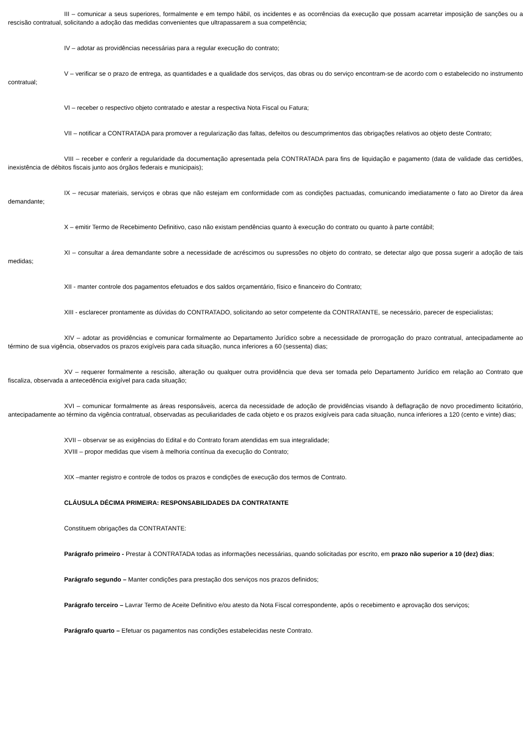III – comunicar a seus superiores, formalmente e em tempo hábil, os incidentes e as ocorrências da execução que possam acarretar imposição de sanções ou a rescisão contratual, solicitando a adoção das medidas convenientes que ultrapassarem a sua competência;
IV – adotar as providências necessárias para a regular execução do contrato;
V – verificar se o prazo de entrega, as quantidades e a qualidade dos serviços, das obras ou do serviço encontram-se de acordo com o estabelecido no instrumento contratual;
VI – receber o respectivo objeto contratado e atestar a respectiva Nota Fiscal ou Fatura;
VII – notificar a CONTRATADA para promover a regularização das faltas, defeitos ou descumprimentos das obrigações relativos ao objeto deste Contrato;
VIII – receber e conferir a regularidade da documentação apresentada pela CONTRATADA para fins de liquidação e pagamento (data de validade das certidões, inexistência de débitos fiscais junto aos órgãos federais e municipais);
IX – recusar materiais, serviços e obras que não estejam em conformidade com as condições pactuadas, comunicando imediatamente o fato ao Diretor da área demandante;
X – emitir Termo de Recebimento Definitivo, caso não existam pendências quanto à execução do contrato ou quanto à parte contábil;
XI – consultar a área demandante sobre a necessidade de acréscimos ou supressões no objeto do contrato, se detectar algo que possa sugerir a adoção de tais medidas;
XII - manter controle dos pagamentos efetuados e dos saldos orçamentário, físico e financeiro do Contrato;
XIII - esclarecer prontamente as dúvidas do CONTRATADO, solicitando ao setor competente da CONTRATANTE, se necessário, parecer de especialistas;
XIV – adotar as providências e comunicar formalmente ao Departamento Jurídico sobre a necessidade de prorrogação do prazo contratual, antecipadamente ao término de sua vigência, observados os prazos exigíveis para cada situação, nunca inferiores a 60 (sessenta) dias;
XV – requerer formalmente a rescisão, alteração ou qualquer outra providência que deva ser tomada pelo Departamento Jurídico em relação ao Contrato que fiscaliza, observada a antecedência exigível para cada situação;
XVI – comunicar formalmente as áreas responsáveis, acerca da necessidade de adoção de providências visando à deflagração de novo procedimento licitatório, antecipadamente ao término da vigência contratual, observadas as peculiaridades de cada objeto e os prazos exigíveis para cada situação, nunca inferiores a 120 (cento e vinte) dias;
XVII – observar se as exigências do Edital e do Contrato foram atendidas em sua integralidade;
XVIII – propor medidas que visem à melhoria contínua da execução do Contrato;
XIX –manter registro e controle de todos os prazos e condições de execução dos termos de Contrato.
CLÁUSULA DÉCIMA PRIMEIRA: RESPONSABILIDADES DA CONTRATANTE
Constituem obrigações da CONTRATANTE:
Parágrafo primeiro - Prestar à CONTRATADA todas as informações necessárias, quando solicitadas por escrito, em prazo não superior a 10 (dez) dias;
Parágrafo segundo – Manter condições para prestação dos serviços nos prazos definidos;
Parágrafo terceiro – Lavrar Termo de Aceite Definitivo e/ou atesto da Nota Fiscal correspondente, após o recebimento e aprovação dos serviços;
Parágrafo quarto – Efetuar os pagamentos nas condições estabelecidas neste Contrato.